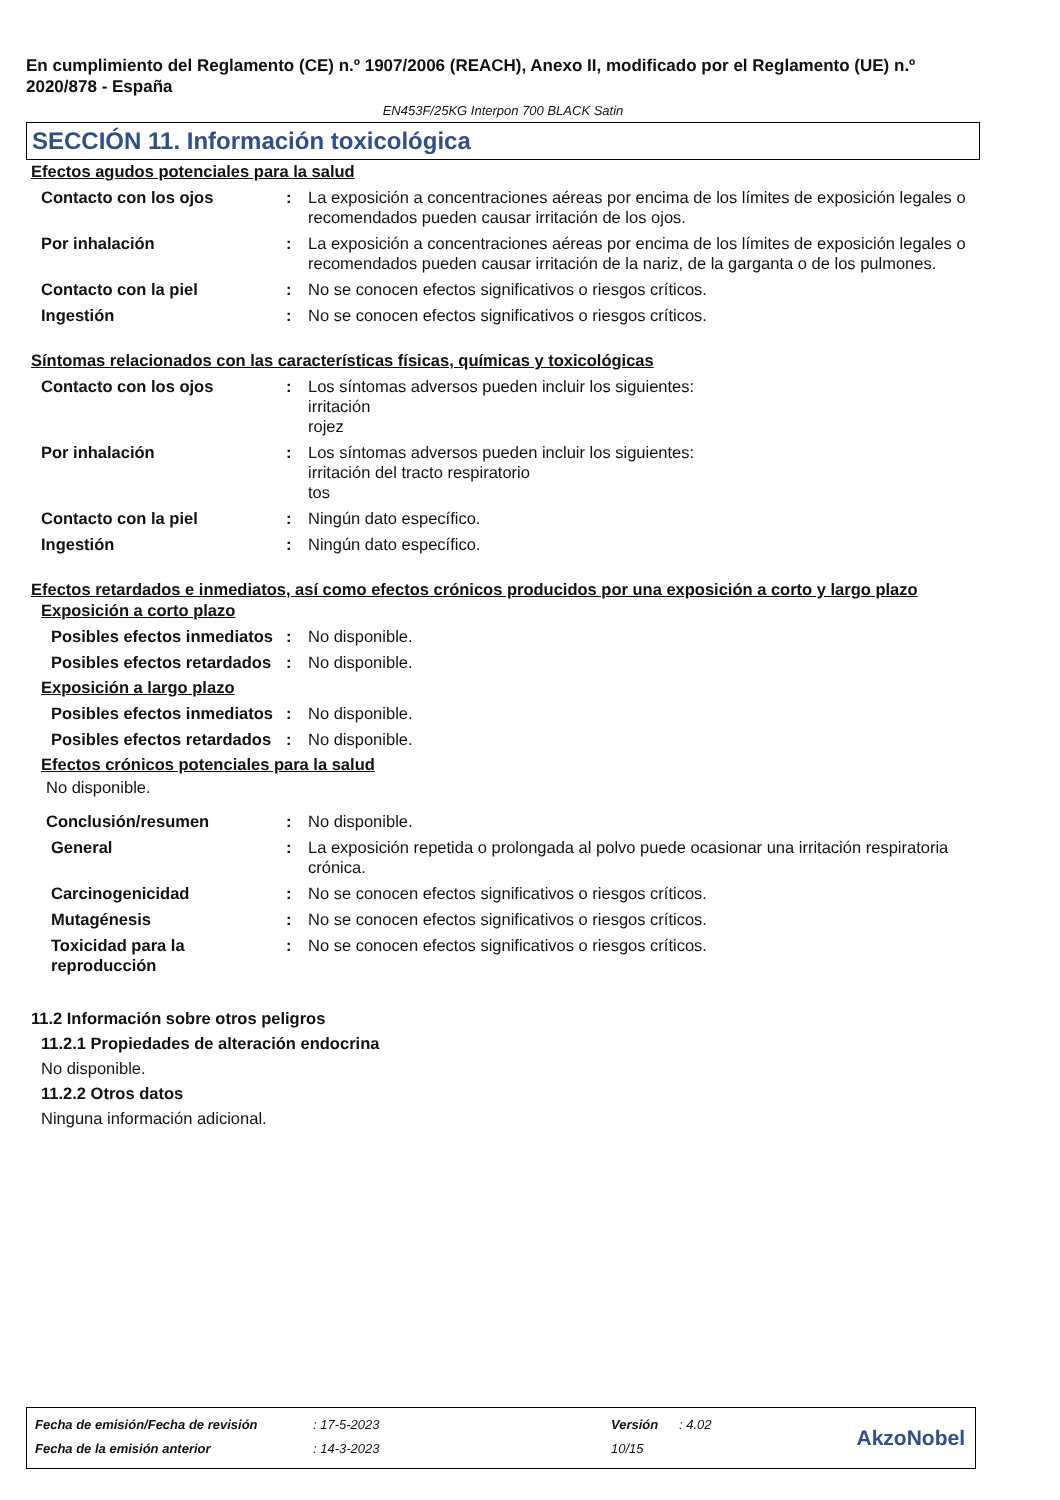En cumplimiento del Reglamento (CE) n.º 1907/2006 (REACH), Anexo II, modificado por el Reglamento (UE) n.º 2020/878 - España
EN453F/25KG Interpon 700 BLACK Satin
SECCIÓN 11. Información toxicológica
Efectos agudos potenciales para la salud
Contacto con los ojos : La exposición a concentraciones aéreas por encima de los límites de exposición legales o recomendados pueden causar irritación de los ojos.
Por inhalación : La exposición a concentraciones aéreas por encima de los límites de exposición legales o recomendados pueden causar irritación de la nariz, de la garganta o de los pulmones.
Contacto con la piel : No se conocen efectos significativos o riesgos críticos.
Ingestión : No se conocen efectos significativos o riesgos críticos.
Síntomas relacionados con las características físicas, químicas y toxicológicas
Contacto con los ojos : Los síntomas adversos pueden incluir los siguientes:
irritación
rojez
Por inhalación : Los síntomas adversos pueden incluir los siguientes:
irritación del tracto respiratorio
tos
Contacto con la piel : Ningún dato específico.
Ingestión : Ningún dato específico.
Efectos retardados e inmediatos, así como efectos crónicos producidos por una exposición a corto y largo plazo
Exposición a corto plazo
Posibles efectos inmediatos
: No disponible.
Posibles efectos retardados
: No disponible.
Exposición a largo plazo
Posibles efectos inmediatos
: No disponible.
Posibles efectos retardados
: No disponible.
Efectos crónicos potenciales para la salud
No disponible.
Conclusión/resumen : No disponible.
General : La exposición repetida o prolongada al polvo puede ocasionar una irritación respiratoria crónica.
Carcinogenicidad : No se conocen efectos significativos o riesgos críticos.
Mutagénesis : No se conocen efectos significativos o riesgos críticos.
Toxicidad para la reproducción
: No se conocen efectos significativos o riesgos críticos.
11.2 Información sobre otros peligros
11.2.1 Propiedades de alteración endocrina
No disponible.
11.2.2 Otros datos
Ninguna información adicional.
| Fecha de emisión/Fecha de revisión | : 17-5-2023 | Versión | : 4.02 |
| Fecha de la emisión anterior | : 14-3-2023 | 10/15 | |
AkzoNobel